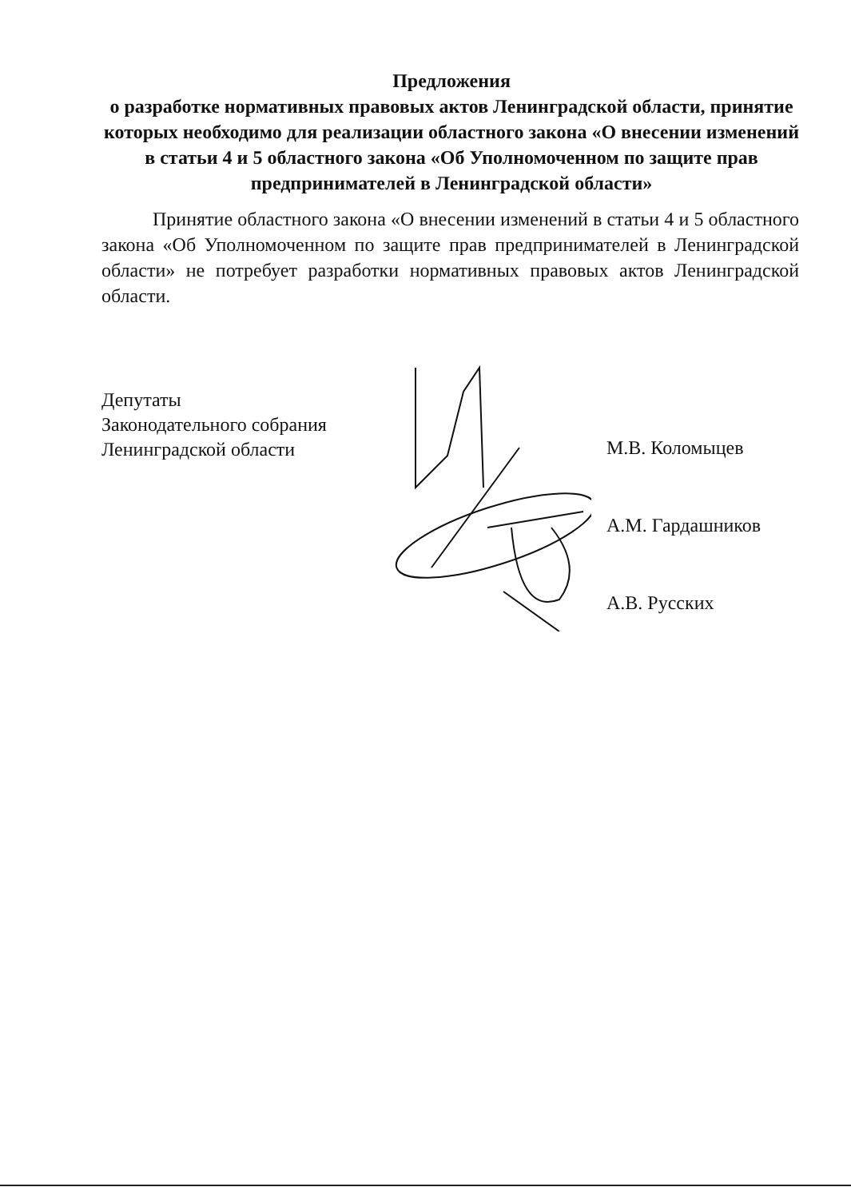Предложения
о разработке нормативных правовых актов Ленинградской области, принятие которых необходимо для реализации областного закона «О внесении изменений в статьи 4 и 5 областного закона «Об Уполномоченном по защите прав предпринимателей в Ленинградской области»
Принятие областного закона «О внесении изменений в статьи 4 и 5 областного закона «Об Уполномоченном по защите прав предпринимателей в Ленинградской области» не потребует разработки нормативных правовых актов Ленинградской области.
Депутаты
Законодательного собрания
Ленинградской области
М.В. Коломыцев
А.М. Гардашников
А.В. Русских